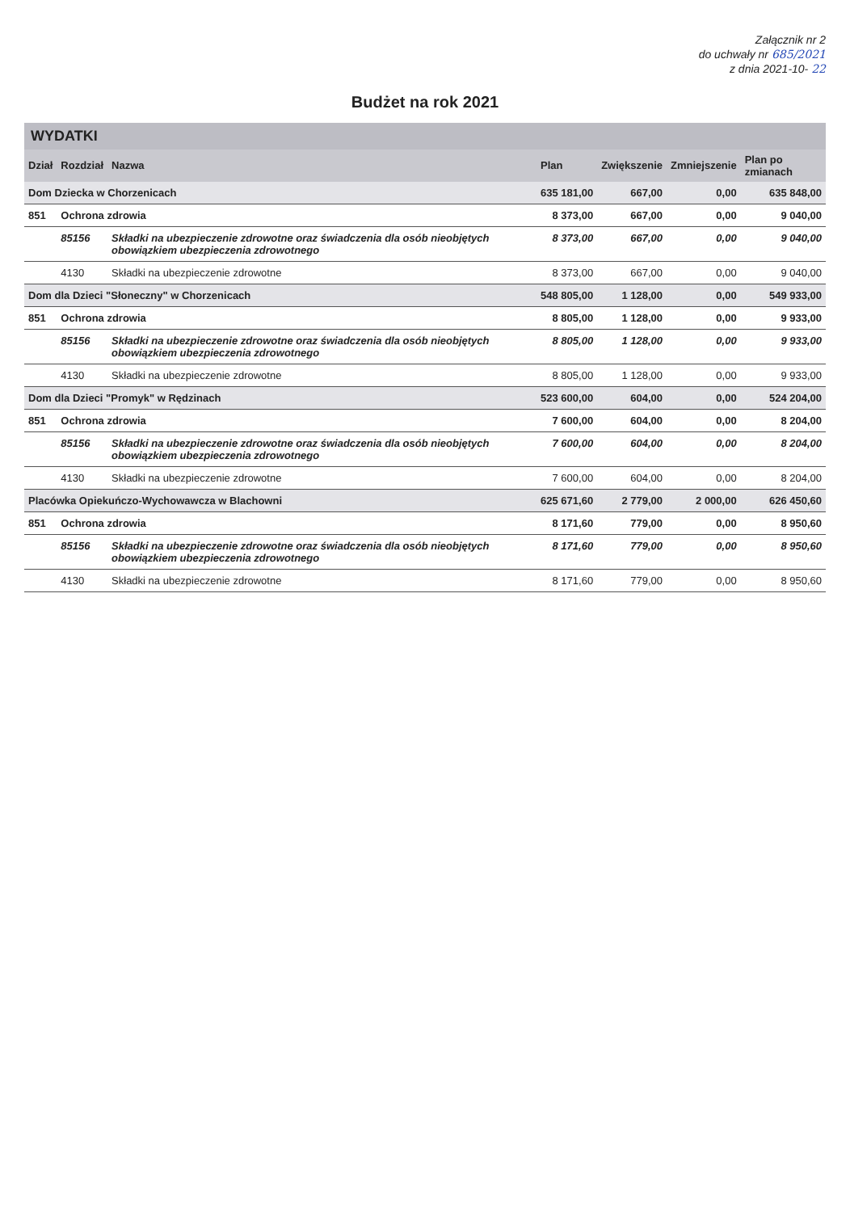Załącznik nr 2
do uchwały nr 685/2021
z dnia 2021-10- 22
Budżet na rok 2021
WYDATKI
| Dział | Rozdział | Nazwa | Plan | Zwiększenie | Zmniejszenie | Plan po zmianach |
| --- | --- | --- | --- | --- | --- | --- |
| Dom Dziecka w Chorzenicach | | | 635 181,00 | 667,00 | 0,00 | 635 848,00 |
| 851 | Ochrona zdrowia | | 8 373,00 | 667,00 | 0,00 | 9 040,00 |
| | 85156 | Składki na ubezpieczenie zdrowotne oraz świadczenia dla osób nieobjętych obowiązkiem ubezpieczenia zdrowotnego | 8 373,00 | 667,00 | 0,00 | 9 040,00 |
| | 4130 | Składki na ubezpieczenie zdrowotne | 8 373,00 | 667,00 | 0,00 | 9 040,00 |
| Dom dla Dzieci "Słoneczny" w Chorzenicach | | | 548 805,00 | 1 128,00 | 0,00 | 549 933,00 |
| 851 | Ochrona zdrowia | | 8 805,00 | 1 128,00 | 0,00 | 9 933,00 |
| | 85156 | Składki na ubezpieczenie zdrowotne oraz świadczenia dla osób nieobjętych obowiązkiem ubezpieczenia zdrowotnego | 8 805,00 | 1 128,00 | 0,00 | 9 933,00 |
| | 4130 | Składki na ubezpieczenie zdrowotne | 8 805,00 | 1 128,00 | 0,00 | 9 933,00 |
| Dom dla Dzieci "Promyk" w Rędzinach | | | 523 600,00 | 604,00 | 0,00 | 524 204,00 |
| 851 | Ochrona zdrowia | | 7 600,00 | 604,00 | 0,00 | 8 204,00 |
| | 85156 | Składki na ubezpieczenie zdrowotne oraz świadczenia dla osób nieobjętych obowiązkiem ubezpieczenia zdrowotnego | 7 600,00 | 604,00 | 0,00 | 8 204,00 |
| | 4130 | Składki na ubezpieczenie zdrowotne | 7 600,00 | 604,00 | 0,00 | 8 204,00 |
| Placówka Opiekuńczo-Wychowawcza w Blachowni | | | 625 671,60 | 2 779,00 | 2 000,00 | 626 450,60 |
| 851 | Ochrona zdrowia | | 8 171,60 | 779,00 | 0,00 | 8 950,60 |
| | 85156 | Składki na ubezpieczenie zdrowotne oraz świadczenia dla osób nieobjętych obowiązkiem ubezpieczenia zdrowotnego | 8 171,60 | 779,00 | 0,00 | 8 950,60 |
| | 4130 | Składki na ubezpieczenie zdrowotne | 8 171,60 | 779,00 | 0,00 | 8 950,60 |